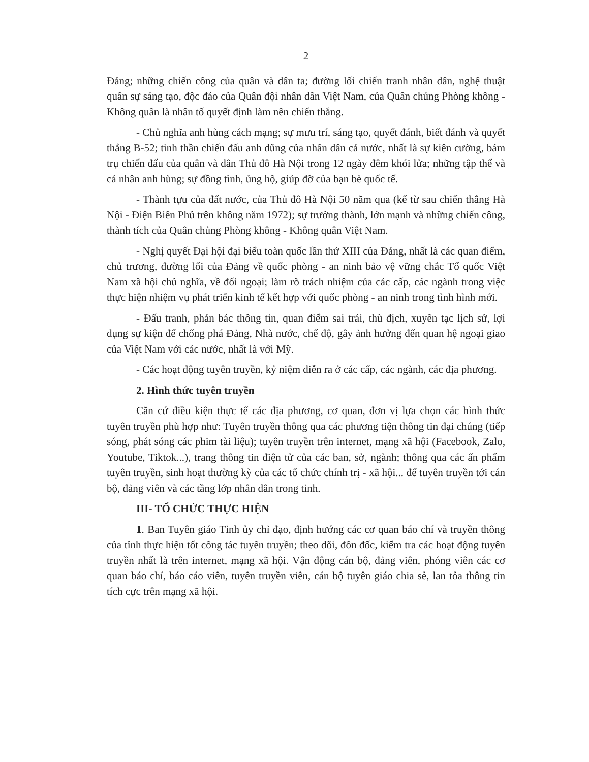2
Đảng; những chiến công của quân và dân ta; đường lối chiến tranh nhân dân, nghệ thuật quân sự sáng tạo, độc đáo của Quân đội nhân dân Việt Nam, của Quân chủng Phòng không - Không quân là nhân tố quyết định làm nên chiến thắng.
- Chủ nghĩa anh hùng cách mạng; sự mưu trí, sáng tạo, quyết đánh, biết đánh và quyết thắng B-52; tinh thần chiến đấu anh dũng của nhân dân cả nước, nhất là sự kiên cường, bám trụ chiến đấu của quân và dân Thủ đô Hà Nội trong 12 ngày đêm khói lửa; những tập thể và cá nhân anh hùng; sự đồng tình, ủng hộ, giúp đỡ của bạn bè quốc tế.
- Thành tựu của đất nước, của Thủ đô Hà Nội 50 năm qua (kể từ sau chiến thắng Hà Nội - Điện Biên Phủ trên không năm 1972); sự trưởng thành, lớn mạnh và những chiến công, thành tích của Quân chủng Phòng không - Không quân Việt Nam.
- Nghị quyết Đại hội đại biểu toàn quốc lần thứ XIII của Đảng, nhất là các quan điểm, chủ trương, đường lối của Đảng về quốc phòng - an ninh bảo vệ vững chắc Tổ quốc Việt Nam xã hội chủ nghĩa, về đối ngoại; làm rõ trách nhiệm của các cấp, các ngành trong việc thực hiện nhiệm vụ phát triển kinh tế kết hợp với quốc phòng - an ninh trong tình hình mới.
- Đấu tranh, phản bác thông tin, quan điểm sai trái, thù địch, xuyên tạc lịch sử, lợi dụng sự kiện để chống phá Đảng, Nhà nước, chế độ, gây ảnh hưởng đến quan hệ ngoại giao của Việt Nam với các nước, nhất là với Mỹ.
- Các hoạt động tuyên truyền, kỷ niệm diễn ra ở các cấp, các ngành, các địa phương.
2. Hình thức tuyên truyền
Căn cứ điều kiện thực tế các địa phương, cơ quan, đơn vị lựa chọn các hình thức tuyên truyền phù hợp như: Tuyên truyền thông qua các phương tiện thông tin đại chúng (tiếp sóng, phát sóng các phim tài liệu); tuyên truyền trên internet, mạng xã hội (Facebook, Zalo, Youtube, Tiktok...), trang thông tin điện tử của các ban, sở, ngành; thông qua các ấn phẩm tuyên truyền, sinh hoạt thường kỳ của các tổ chức chính trị - xã hội... để tuyên truyền tới cán bộ, đảng viên và các tầng lớp nhân dân trong tỉnh.
III- TỔ CHỨC THỰC HIỆN
1. Ban Tuyên giáo Tỉnh ủy chỉ đạo, định hướng các cơ quan báo chí và truyền thông của tỉnh thực hiện tốt công tác tuyên truyền; theo dõi, đôn đốc, kiểm tra các hoạt động tuyên truyền nhất là trên internet, mạng xã hội. Vận động cán bộ, đảng viên, phóng viên các cơ quan báo chí, báo cáo viên, tuyên truyền viên, cán bộ tuyên giáo chia sẻ, lan tỏa thông tin tích cực trên mạng xã hội.